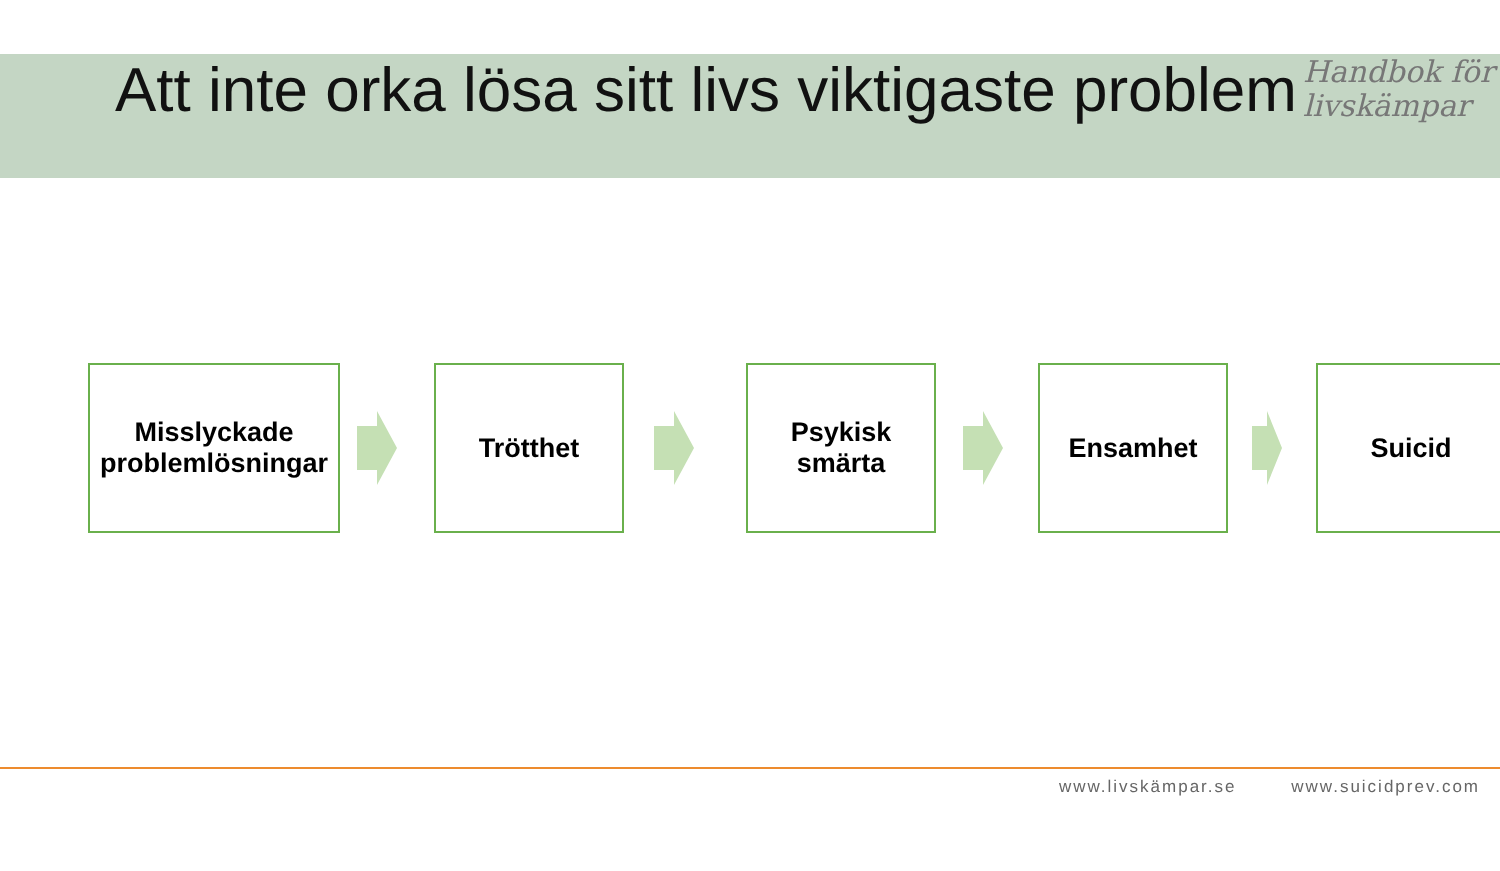Att inte orka lösa sitt livs viktigaste problem
Handbok för
livskämpar
Misslyckade
problemlösningar
Trötthet
Psykisk
smärta
Ensamhet Suicid
www.livskämpar.se www.suicidprev.com